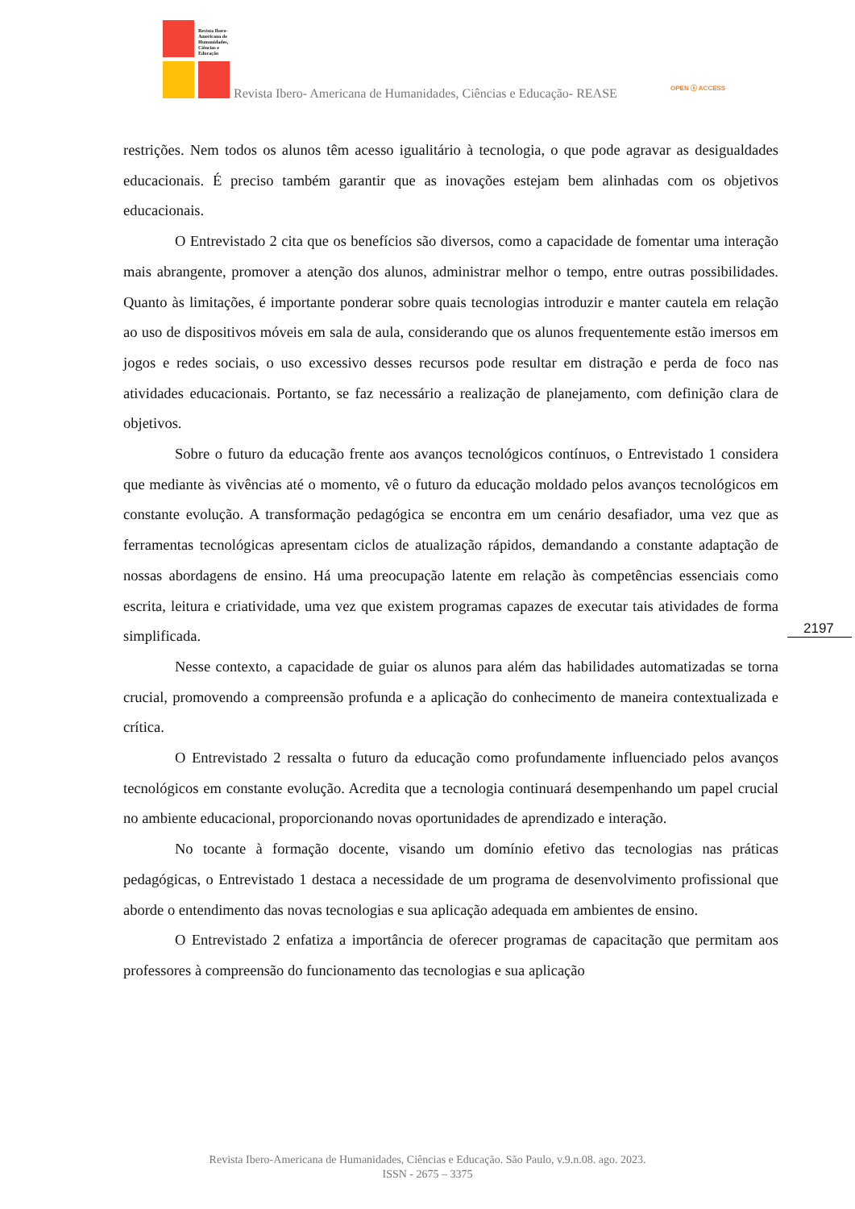Revista Ibero-Americana de Humanidades, Ciências e Educação
Revista Ibero- Americana de Humanidades, Ciências e Educação- REASE OPEN ⓐ ACCESS
restrições. Nem todos os alunos têm acesso igualitário à tecnologia, o que pode agravar as desigualdades educacionais. É preciso também garantir que as inovações estejam bem alinhadas com os objetivos educacionais.
O Entrevistado 2 cita que os benefícios são diversos, como a capacidade de fomentar uma interação mais abrangente, promover a atenção dos alunos, administrar melhor o tempo, entre outras possibilidades. Quanto às limitações, é importante ponderar sobre quais tecnologias introduzir e manter cautela em relação ao uso de dispositivos móveis em sala de aula, considerando que os alunos frequentemente estão imersos em jogos e redes sociais, o uso excessivo desses recursos pode resultar em distração e perda de foco nas atividades educacionais. Portanto, se faz necessário a realização de planejamento, com definição clara de objetivos.
Sobre o futuro da educação frente aos avanços tecnológicos contínuos, o Entrevistado 1 considera que mediante às vivências até o momento, vê o futuro da educação moldado pelos avanços tecnológicos em constante evolução. A transformação pedagógica se encontra em um cenário desafiador, uma vez que as ferramentas tecnológicas apresentam ciclos de atualização rápidos, demandando a constante adaptação de nossas abordagens de ensino. Há uma preocupação latente em relação às competências essenciais como escrita, leitura e criatividade, uma vez que existem programas capazes de executar tais atividades de forma simplificada.
Nesse contexto, a capacidade de guiar os alunos para além das habilidades automatizadas se torna crucial, promovendo a compreensão profunda e a aplicação do conhecimento de maneira contextualizada e crítica.
O Entrevistado 2 ressalta o futuro da educação como profundamente influenciado pelos avanços tecnológicos em constante evolução. Acredita que a tecnologia continuará desempenhando um papel crucial no ambiente educacional, proporcionando novas oportunidades de aprendizado e interação.
No tocante à formação docente, visando um domínio efetivo das tecnologias nas práticas pedagógicas, o Entrevistado 1 destaca a necessidade de um programa de desenvolvimento profissional que aborde o entendimento das novas tecnologias e sua aplicação adequada em ambientes de ensino.
O Entrevistado 2 enfatiza a importância de oferecer programas de capacitação que permitam aos professores à compreensão do funcionamento das tecnologias e sua aplicação
2197
Revista Ibero-Americana de Humanidades, Ciências e Educação. São Paulo, v.9.n.08. ago. 2023.
ISSN - 2675 – 3375